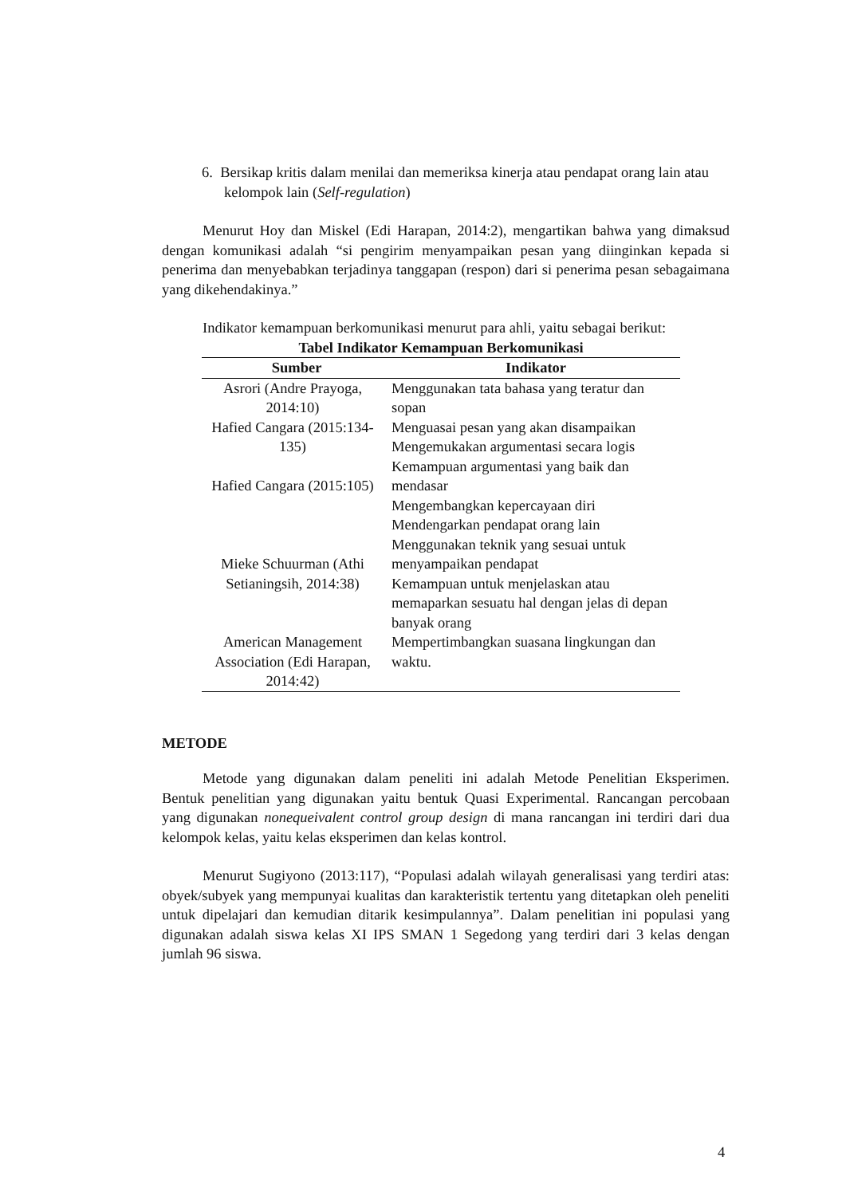6. Bersikap kritis dalam menilai dan memeriksa kinerja atau pendapat orang lain atau kelompok lain (Self-regulation)
Menurut Hoy dan Miskel (Edi Harapan, 2014:2), mengartikan bahwa yang dimaksud dengan komunikasi adalah “si pengirim menyampaikan pesan yang diinginkan kepada si penerima dan menyebabkan terjadinya tanggapan (respon) dari si penerima pesan sebagaimana yang dikehendakinya.”
Indikator kemampuan berkomunikasi menurut para ahli, yaitu sebagai berikut:
Tabel Indikator Kemampuan Berkomunikasi
| Sumber | Indikator |
| --- | --- |
| Asrori (Andre Prayoga, 2014:10) | Menggunakan tata bahasa yang teratur dan sopan |
| Hafied Cangara (2015:134-135) | Menguasai pesan yang akan disampaikan Mengemukakan argumentasi secara logis |
| Hafied Cangara (2015:105) | Kemampuan argumentasi yang baik dan mendasar Mengembangkan kepercayaan diri |
| Mieke Schuurman (Athi Setianingsih, 2014:38) | Mendengarkan pendapat orang lain Menggunakan teknik yang sesuai untuk menyampaikan pendapat Kemampuan untuk menjelaskan atau memaparkan sesuatu hal dengan jelas di depan banyak orang |
| American Management Association (Edi Harapan, 2014:42) | Mempertimbangkan suasana lingkungan dan waktu. |
METODE
Metode yang digunakan dalam peneliti ini adalah Metode Penelitian Eksperimen. Bentuk penelitian yang digunakan yaitu bentuk Quasi Experimental. Rancangan percobaan yang digunakan nonequeivalent control group design di mana rancangan ini terdiri dari dua kelompok kelas, yaitu kelas eksperimen dan kelas kontrol.
Menurut Sugiyono (2013:117), “Populasi adalah wilayah generalisasi yang terdiri atas: obyek/subyek yang mempunyai kualitas dan karakteristik tertentu yang ditetapkan oleh peneliti untuk dipelajari dan kemudian ditarik kesimpulannya”. Dalam penelitian ini populasi yang digunakan adalah siswa kelas XI IPS SMAN 1 Segedong yang terdiri dari 3 kelas dengan jumlah 96 siswa.
4